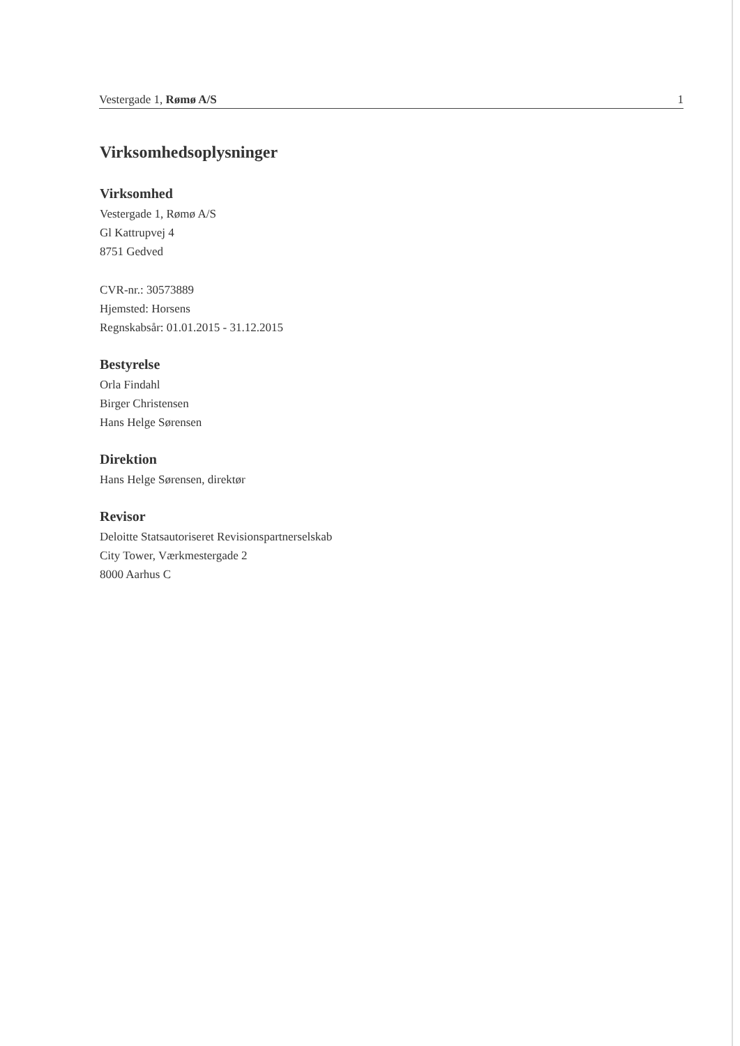Vestergade 1, Rømø A/S 1
Virksomhedsoplysninger
Virksomhed
Vestergade 1, Rømø A/S
Gl Kattrupvej 4
8751 Gedved
CVR-nr.: 30573889
Hjemsted: Horsens
Regnskabsår: 01.01.2015 - 31.12.2015
Bestyrelse
Orla Findahl
Birger Christensen
Hans Helge Sørensen
Direktion
Hans Helge Sørensen, direktør
Revisor
Deloitte Statsautoriseret Revisionspartnerselskab
City Tower, Værkmestergade 2
8000 Aarhus C